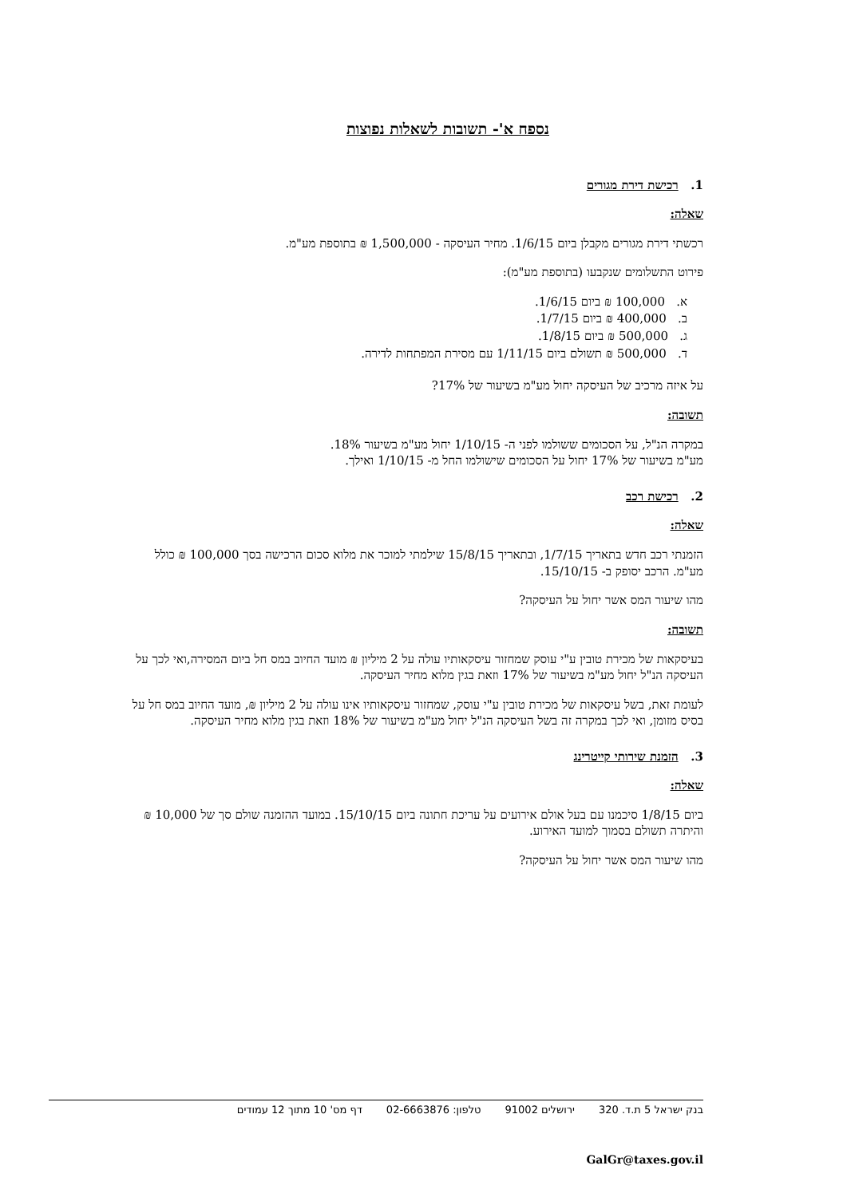נספח א'- תשובות לשאלות נפוצות
1. רכישת דירת מגורים
שאלה:
רכשתי דירת מגורים מקבלן ביום 1/6/15. מחיר העיסקה - 1,500,000 ₪ בתוספת מע"מ.
פירוט התשלומים שנקבעו (בתוספת מע"מ):
א. 100,000 ₪ ביום 1/6/15.
ב. 400,000 ₪ ביום 1/7/15.
ג. 500,000 ₪ ביום 1/8/15.
ד. 500,000 ₪ תשולם ביום 1/11/15 עם מסירת המפתחות לדירה.
על איזה מרכיב של העיסקה יחול מע"מ בשיעור של 17%?
תשובה:
במקרה הנ"ל, על הסכומים ששולמו לפני ה- 1/10/15 יחול מע"מ בשיעור 18%.
מע"מ בשיעור של 17% יחול על הסכומים שישולמו החל מ- 1/10/15 ואילך.
2. רכישת רכב
שאלה:
הזמנתי רכב חדש בתאריך 1/7/15, ובתאריך 15/8/15 שילמתי למוכר את מלוא סכום הרכישה בסך 100,000 ₪ כולל מע"מ. הרכב יסופק ב- 15/10/15.
מהו שיעור המס אשר יחול על העיסקה?
תשובה:
בעיסקאות של מכירת טובין ע"י עוסק שמחזור עיסקאותיו עולה על 2 מיליון ₪ מועד החיוב במס חל ביום המסירה,ואי לכך על העיסקה הנ"ל יחול מע"מ בשיעור של 17% וזאת בגין מלוא מחיר העיסקה.
לעומת זאת, בשל עיסקאות של מכירת טובין ע"י עוסק, שמחזור עיסקאותיו אינו עולה על 2 מיליון ₪, מועד החיוב במס חל על בסיס מזומן, ואי לכך במקרה זה בשל העיסקה הנ"ל יחול מע"מ בשיעור של 18% וזאת בגין מלוא מחיר העיסקה.
3. הזמנת שירותי קייטרינג
שאלה:
ביום 1/8/15 סיכמנו עם בעל אולם אירועים על עריכת חתונה ביום 15/10/15. במועד ההזמנה שולם סך של 10,000 ₪ והיתרה תשולם בסמוך למועד האירוע.
מהו שיעור המס אשר יחול על העיסקה?
בנק ישראל 5 ת.ד. 320 ירושלים 91002 טלפון: 02-6663876 דף מס' 10 מתוך 12 עמודים
GalGr@taxes.gov.il